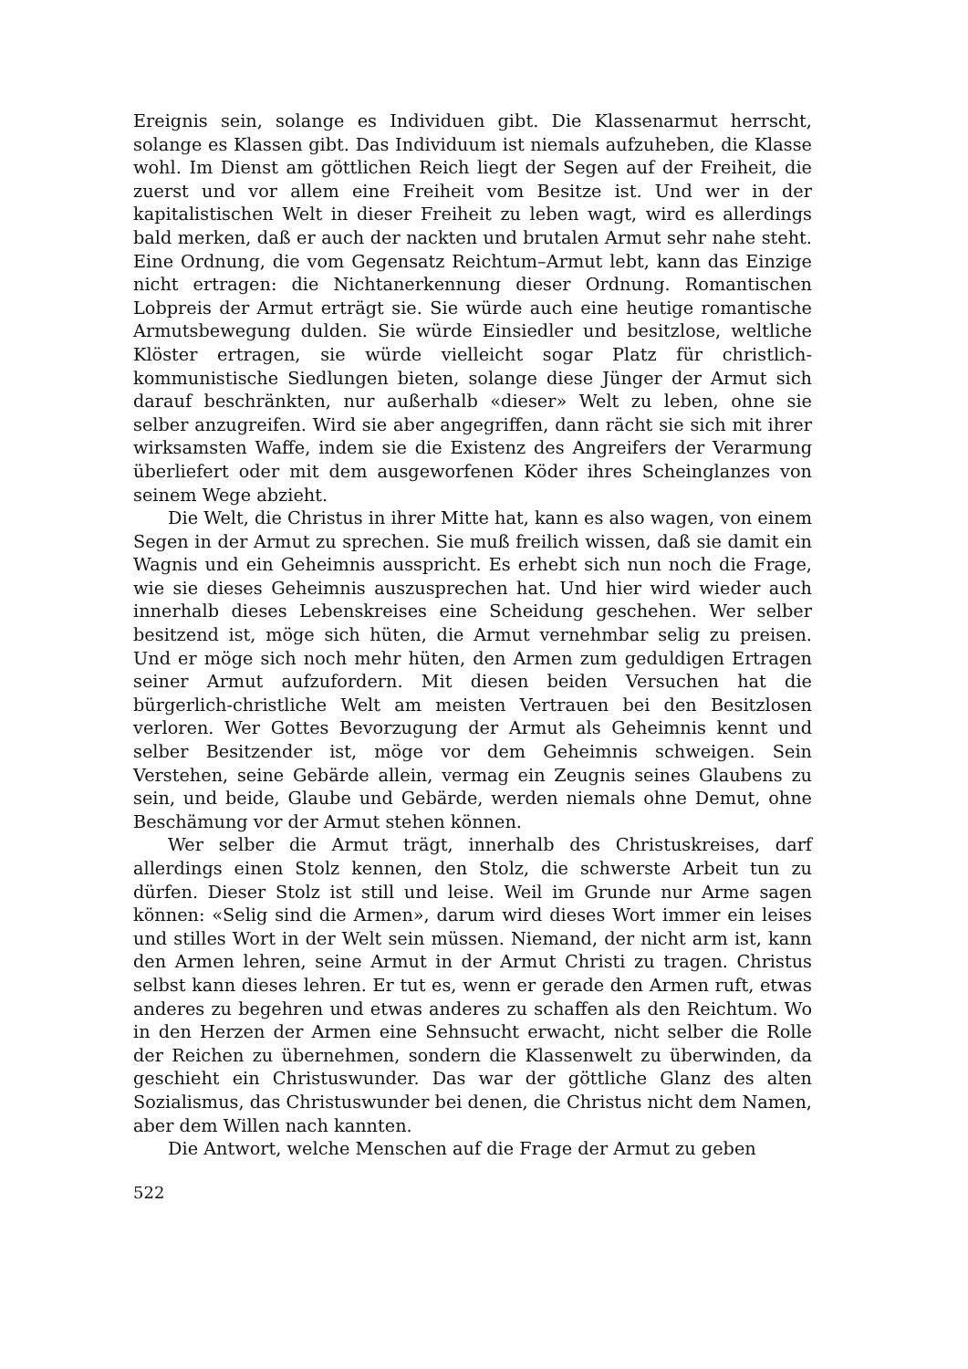Ereignis sein, solange es Individuen gibt. Die Klassenarmut herrscht, solange es Klassen gibt. Das Individuum ist niemals aufzuheben, die Klasse wohl. Im Dienst am göttlichen Reich liegt der Segen auf der Freiheit, die zuerst und vor allem eine Freiheit vom Besitze ist. Und wer in der kapitalistischen Welt in dieser Freiheit zu leben wagt, wird es allerdings bald merken, daß er auch der nackten und brutalen Armut sehr nahe steht. Eine Ordnung, die vom Gegensatz Reichtum–Armut lebt, kann das Einzige nicht ertragen: die Nichtanerkennung dieser Ordnung. Romantischen Lobpreis der Armut erträgt sie. Sie würde auch eine heutige romantische Armutsbewegung dulden. Sie würde Einsiedler und besitzlose, weltliche Klöster ertragen, sie würde vielleicht sogar Platz für christlich-kommunistische Siedlungen bieten, solange diese Jünger der Armut sich darauf beschränkten, nur außerhalb «dieser» Welt zu leben, ohne sie selber anzugreifen. Wird sie aber angegriffen, dann rächt sie sich mit ihrer wirksamsten Waffe, indem sie die Existenz des Angreifers der Verarmung überliefert oder mit dem ausgeworfenen Köder ihres Scheinglanzes von seinem Wege abzieht.
Die Welt, die Christus in ihrer Mitte hat, kann es also wagen, von einem Segen in der Armut zu sprechen. Sie muß freilich wissen, daß sie damit ein Wagnis und ein Geheimnis ausspricht. Es erhebt sich nun noch die Frage, wie sie dieses Geheimnis auszusprechen hat. Und hier wird wieder auch innerhalb dieses Lebenskreises eine Scheidung geschehen. Wer selber besitzend ist, möge sich hüten, die Armut vernehmbar selig zu preisen. Und er möge sich noch mehr hüten, den Armen zum geduldigen Ertragen seiner Armut aufzufordern. Mit diesen beiden Versuchen hat die bürgerlich-christliche Welt am meisten Vertrauen bei den Besitzlosen verloren. Wer Gottes Bevorzugung der Armut als Geheimnis kennt und selber Besitzender ist, möge vor dem Geheimnis schweigen. Sein Verstehen, seine Gebärde allein, vermag ein Zeugnis seines Glaubens zu sein, und beide, Glaube und Gebärde, werden niemals ohne Demut, ohne Beschämung vor der Armut stehen können.
Wer selber die Armut trägt, innerhalb des Christuskreises, darf allerdings einen Stolz kennen, den Stolz, die schwerste Arbeit tun zu dürfen. Dieser Stolz ist still und leise. Weil im Grunde nur Arme sagen können: «Selig sind die Armen», darum wird dieses Wort immer ein leises und stilles Wort in der Welt sein müssen. Niemand, der nicht arm ist, kann den Armen lehren, seine Armut in der Armut Christi zu tragen. Christus selbst kann dieses lehren. Er tut es, wenn er gerade den Armen ruft, etwas anderes zu begehren und etwas anderes zu schaffen als den Reichtum. Wo in den Herzen der Armen eine Sehnsucht erwacht, nicht selber die Rolle der Reichen zu übernehmen, sondern die Klassenwelt zu überwinden, da geschieht ein Christuswunder. Das war der göttliche Glanz des alten Sozialismus, das Christuswunder bei denen, die Christus nicht dem Namen, aber dem Willen nach kannten.
Die Antwort, welche Menschen auf die Frage der Armut zu geben
522